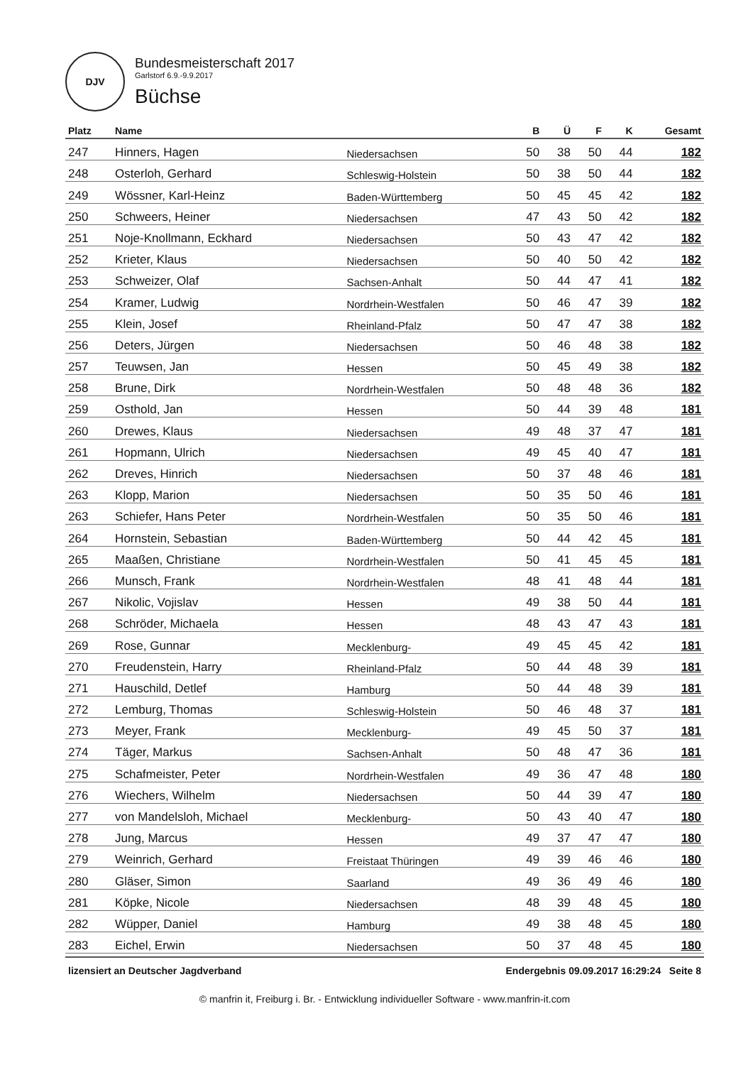DJV
Bundesmeisterschaft 2017
Garlstorf 6.9.-9.9.2017
Büchse
| Platz | Name | | B | Ü | F | K | Gesamt |
| --- | --- | --- | --- | --- | --- | --- | --- |
| 247 | Hinners, Hagen | Niedersachsen | 50 | 38 | 50 | 44 | 182 |
| 248 | Osterloh, Gerhard | Schleswig-Holstein | 50 | 38 | 50 | 44 | 182 |
| 249 | Wössner, Karl-Heinz | Baden-Württemberg | 50 | 45 | 45 | 42 | 182 |
| 250 | Schweers, Heiner | Niedersachsen | 47 | 43 | 50 | 42 | 182 |
| 251 | Noje-Knollmann, Eckhard | Niedersachsen | 50 | 43 | 47 | 42 | 182 |
| 252 | Krieter, Klaus | Niedersachsen | 50 | 40 | 50 | 42 | 182 |
| 253 | Schweizer, Olaf | Sachsen-Anhalt | 50 | 44 | 47 | 41 | 182 |
| 254 | Kramer, Ludwig | Nordrhein-Westfalen | 50 | 46 | 47 | 39 | 182 |
| 255 | Klein, Josef | Rheinland-Pfalz | 50 | 47 | 47 | 38 | 182 |
| 256 | Deters, Jürgen | Niedersachsen | 50 | 46 | 48 | 38 | 182 |
| 257 | Teuwsen, Jan | Hessen | 50 | 45 | 49 | 38 | 182 |
| 258 | Brune, Dirk | Nordrhein-Westfalen | 50 | 48 | 48 | 36 | 182 |
| 259 | Osthold, Jan | Hessen | 50 | 44 | 39 | 48 | 181 |
| 260 | Drewes, Klaus | Niedersachsen | 49 | 48 | 37 | 47 | 181 |
| 261 | Hopmann, Ulrich | Niedersachsen | 49 | 45 | 40 | 47 | 181 |
| 262 | Dreves, Hinrich | Niedersachsen | 50 | 37 | 48 | 46 | 181 |
| 263 | Klopp, Marion | Niedersachsen | 50 | 35 | 50 | 46 | 181 |
| 263 | Schiefer, Hans Peter | Nordrhein-Westfalen | 50 | 35 | 50 | 46 | 181 |
| 264 | Hornstein, Sebastian | Baden-Württemberg | 50 | 44 | 42 | 45 | 181 |
| 265 | Maaßen, Christiane | Nordrhein-Westfalen | 50 | 41 | 45 | 45 | 181 |
| 266 | Munsch, Frank | Nordrhein-Westfalen | 48 | 41 | 48 | 44 | 181 |
| 267 | Nikolic, Vojislav | Hessen | 49 | 38 | 50 | 44 | 181 |
| 268 | Schröder, Michaela | Hessen | 48 | 43 | 47 | 43 | 181 |
| 269 | Rose, Gunnar | Mecklenburg- | 49 | 45 | 45 | 42 | 181 |
| 270 | Freudenstein, Harry | Rheinland-Pfalz | 50 | 44 | 48 | 39 | 181 |
| 271 | Hauschild, Detlef | Hamburg | 50 | 44 | 48 | 39 | 181 |
| 272 | Lemburg, Thomas | Schleswig-Holstein | 50 | 46 | 48 | 37 | 181 |
| 273 | Meyer, Frank | Mecklenburg- | 49 | 45 | 50 | 37 | 181 |
| 274 | Täger, Markus | Sachsen-Anhalt | 50 | 48 | 47 | 36 | 181 |
| 275 | Schafmeister, Peter | Nordrhein-Westfalen | 49 | 36 | 47 | 48 | 180 |
| 276 | Wiechers, Wilhelm | Niedersachsen | 50 | 44 | 39 | 47 | 180 |
| 277 | von Mandelsloh, Michael | Mecklenburg- | 50 | 43 | 40 | 47 | 180 |
| 278 | Jung, Marcus | Hessen | 49 | 37 | 47 | 47 | 180 |
| 279 | Weinrich, Gerhard | Freistaat Thüringen | 49 | 39 | 46 | 46 | 180 |
| 280 | Gläser, Simon | Saarland | 49 | 36 | 49 | 46 | 180 |
| 281 | Köpke, Nicole | Niedersachsen | 48 | 39 | 48 | 45 | 180 |
| 282 | Wüpper, Daniel | Hamburg | 49 | 38 | 48 | 45 | 180 |
| 283 | Eichel, Erwin | Niedersachsen | 50 | 37 | 48 | 45 | 180 |
lizensiert an Deutscher Jagdverband Endergebnis 09.09.2017 16:29:24 Seite 8
© manfrin it, Freiburg i. Br. - Entwicklung individueller Software - www.manfrin-it.com